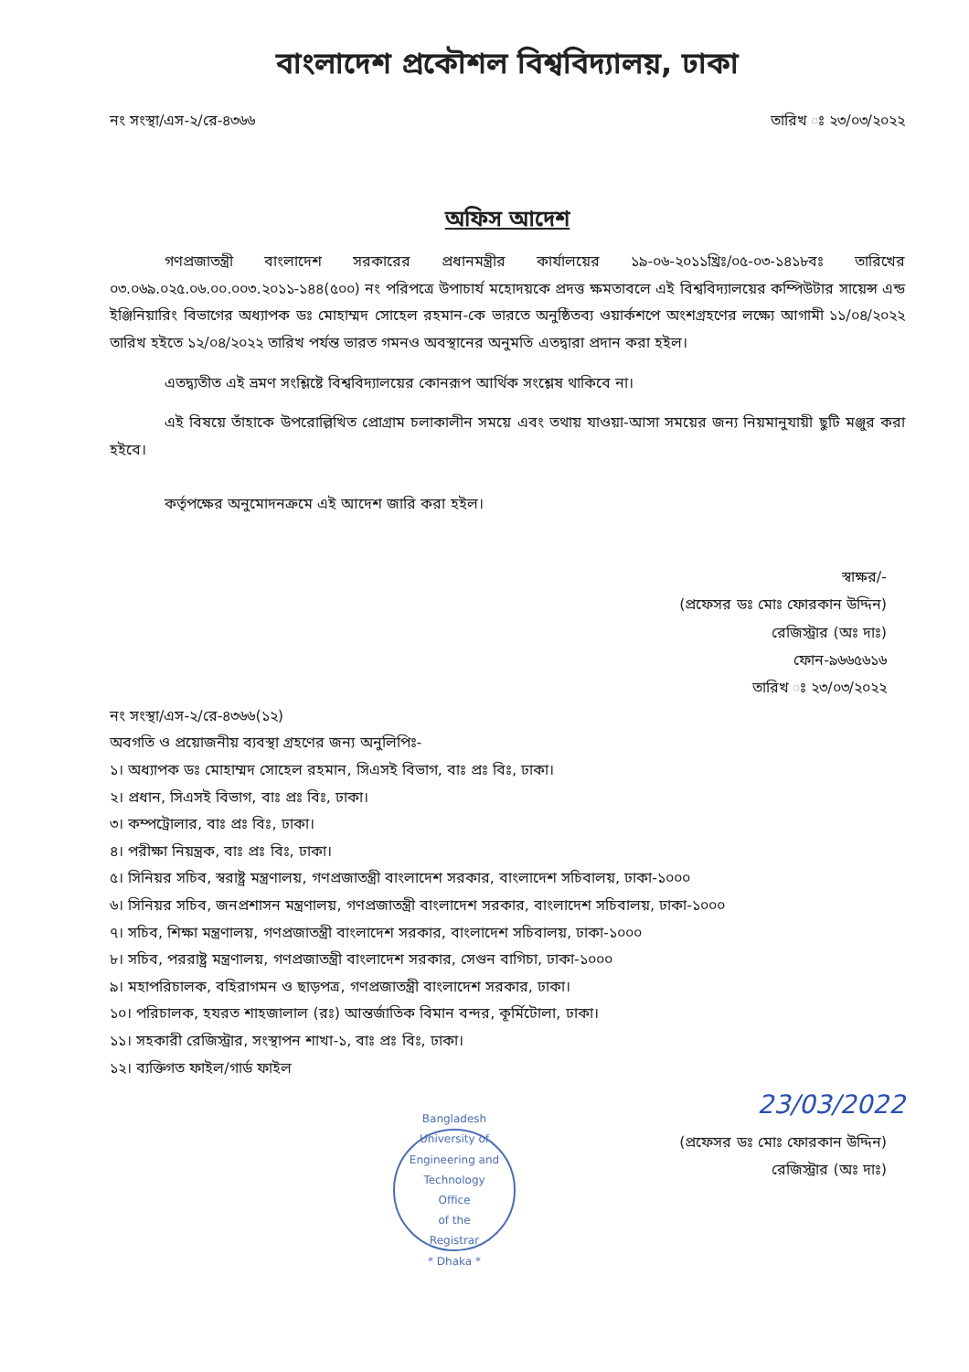বাংলাদেশ প্রকৌশল বিশ্ববিদ্যালয়, ঢাকা
নং সংস্থা/এস-২/রে-৪৩৬৬ তারিখ ঃ ২৩/০৩/২০২২
অফিস আদেশ
গণপ্রজাতন্ত্রী বাংলাদেশ সরকারের প্রধানমন্ত্রীর কার্যালয়ের ১৯-০৬-২০১১খ্রিঃ/০৫-০৩-১৪১৮বঃ তারিখের ০৩.০৬৯.০২৫.০৬.০০.০০৩.২০১১-১৪৪(৫০০) নং পরিপত্রে উপাচার্য মহোদয়কে প্রদত্ত ক্ষমতাবলে এই বিশ্ববিদ্যালয়ের কম্পিউটার সায়েন্স এন্ড ইঞ্জিনিয়ারিং বিভাগের অধ্যাপক ডঃ মোহাম্মদ সোহেল রহমান-কে ভারতে অনুষ্ঠিতব্য ওয়ার্কশপে অংশগ্রহণের লক্ষ্যে আগামী ১১/০৪/২০২২ তারিখ হইতে ১২/০৪/২০২২ তারিখ পর্যন্ত ভারত গমনও অবস্থানের অনুমতি এতদ্বারা প্রদান করা হইল।
এতদ্ব্যতীত এই ভ্রমণ সংশ্লিষ্টে বিশ্ববিদ্যালয়ের কোনরূপ আর্থিক সংশ্লেষ থাকিবে না।
এই বিষয়ে তাঁহাকে উপরোল্লিখিত প্রোগ্রাম চলাকালীন সময়ে এবং তথায় যাওয়া-আসা সময়ের জন্য নিয়মানুযায়ী ছুটি মঞ্জুর করা হইবে।
কর্তৃপক্ষের অনুমোদনক্রমে এই আদেশ জারি করা হইল।
স্বাক্ষর/-
(প্রফেসর ডঃ মোঃ ফোরকান উদ্দিন)
রেজিস্ট্রার (অঃ দাঃ)
ফোন-৯৬৬৫৬১৬
তারিখ ঃ ২৩/০৩/২০২২
নং সংস্থা/এস-২/রে-৪৩৬৬(১২)
অবগতি ও প্রয়োজনীয় ব্যবস্থা গ্রহণের জন্য অনুলিপিঃ-
১। অধ্যাপক ডঃ মোহাম্মদ সোহেল রহমান, সিএসই বিভাগ, বাঃ প্রঃ বিঃ, ঢাকা।
২। প্রধান, সিএসই বিভাগ, বাঃ প্রঃ বিঃ, ঢাকা।
৩। কম্পট্রোলার, বাঃ প্রঃ বিঃ, ঢাকা।
৪। পরীক্ষা নিয়ন্ত্রক, বাঃ প্রঃ বিঃ, ঢাকা।
৫। সিনিয়র সচিব, স্বরাষ্ট্র মন্ত্রণালয়, গণপ্রজাতন্ত্রী বাংলাদেশ সরকার, বাংলাদেশ সচিবালয়, ঢাকা-১০০০
৬। সিনিয়র সচিব, জনপ্রশাসন মন্ত্রণালয়, গণপ্রজাতন্ত্রী বাংলাদেশ সরকার, বাংলাদেশ সচিবালয়, ঢাকা-১০০০
৭। সচিব, শিক্ষা মন্ত্রণালয়, গণপ্রজাতন্ত্রী বাংলাদেশ সরকার, বাংলাদেশ সচিবালয়, ঢাকা-১০০০
৮। সচিব, পররাষ্ট্র মন্ত্রণালয়, গণপ্রজাতন্ত্রী বাংলাদেশ সরকার, সেগুন বাগিচা, ঢাকা-১০০০
৯। মহাপরিচালক, বহিরাগমন ও ছাড়পত্র, গণপ্রজাতন্ত্রী বাংলাদেশ সরকার, ঢাকা।
১০। পরিচালক, হযরত শাহজালাল (রঃ) আন্তর্জাতিক বিমান বন্দর, কূর্মিটোলা, ঢাকা।
১১। সহকারী রেজিস্ট্রার, সংস্থাপন শাখা-১, বাঃ প্রঃ বিঃ, ঢাকা।
১২। ব্যক্তিগত ফাইল/গার্ড ফাইল
23/03/2022
Bangladesh University of Engineering and Technology
Office
of the
Registrar
* Dhaka *
(প্রফেসর ডঃ মোঃ ফোরকান উদ্দিন)
রেজিস্ট্রার (অঃ দাঃ)